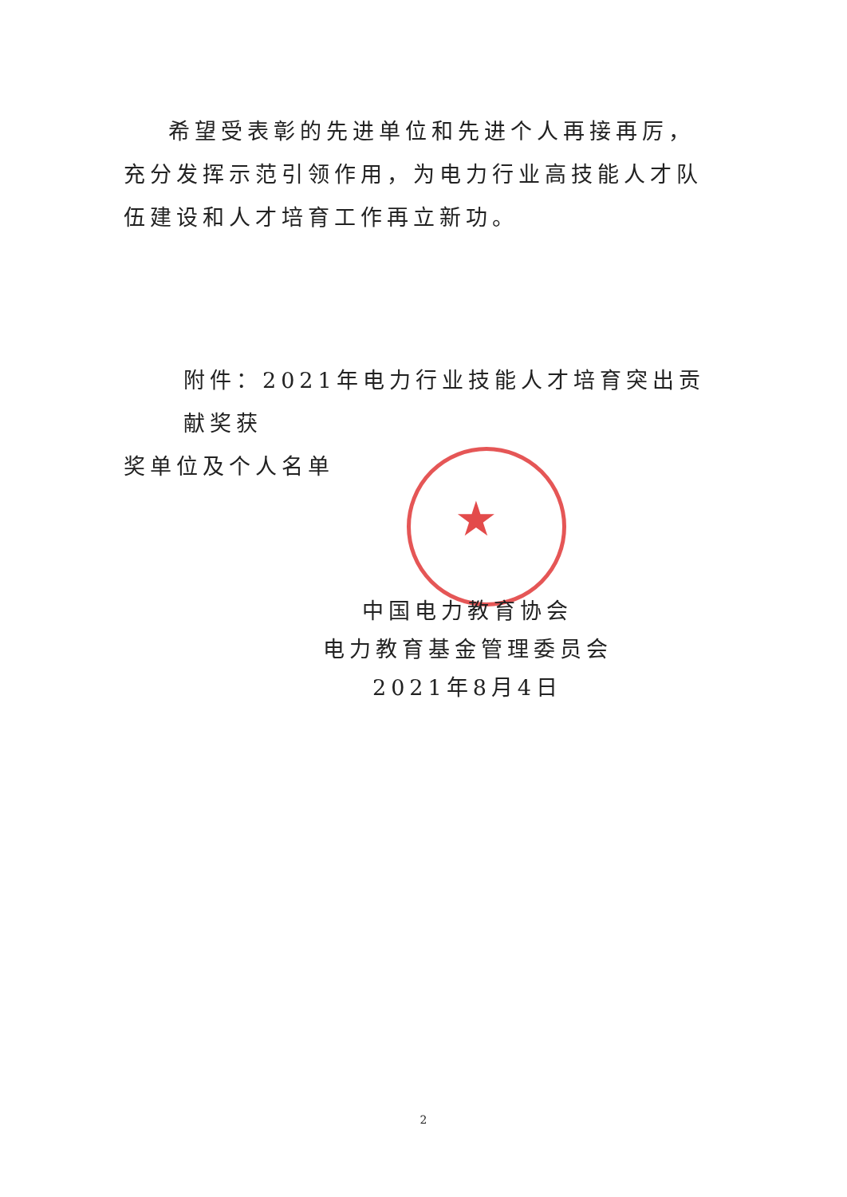★
希望受表彰的先进单位和先进个人再接再厉，充分发挥示范引领作用，为电力行业高技能人才队伍建设和人才培育工作再立新功。
附件：2021年电力行业技能人才培育突出贡献奖获
奖单位及个人名单
中国电力教育协会
电力教育基金管理委员会
2021年8月4日
2